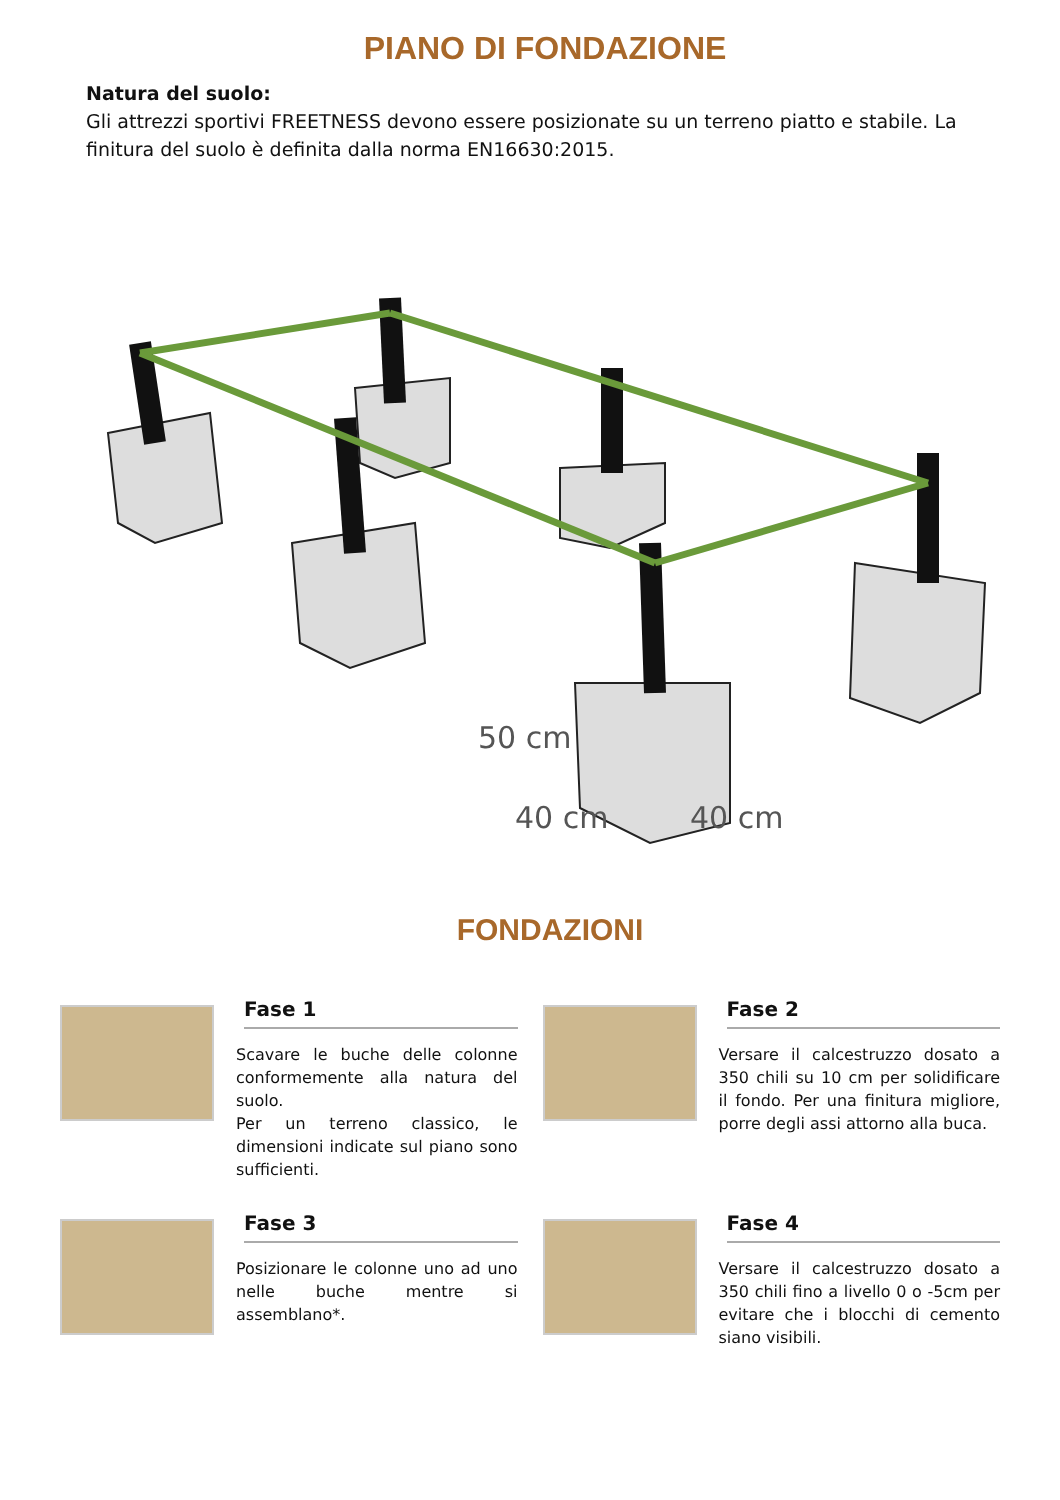PIANO DI FONDAZIONE
Natura del suolo:
Gli attrezzi sportivi FREETNESS devono essere posizionate su un terreno piatto e stabile. La finitura del suolo è definita dalla norma EN16630:2015.
50 cm
40 cm
40 cm
FONDAZIONI
Fase 1
Scavare le buche delle colonne conformemente alla natura del suolo.
Per un terreno classico, le dimensioni indicate sul piano sono sufficienti.
Fase 2
Versare il calcestruzzo dosato a 350 chili su 10 cm per solidificare il fondo. Per una finitura migliore, porre degli assi attorno alla buca.
Fase 3
Posizionare le colonne uno ad uno nelle buche mentre si assemblano*.
Fase 4
Versare il calcestruzzo dosato a 350 chili fino a livello 0 o -5cm per evitare che i blocchi di cemento siano visibili.